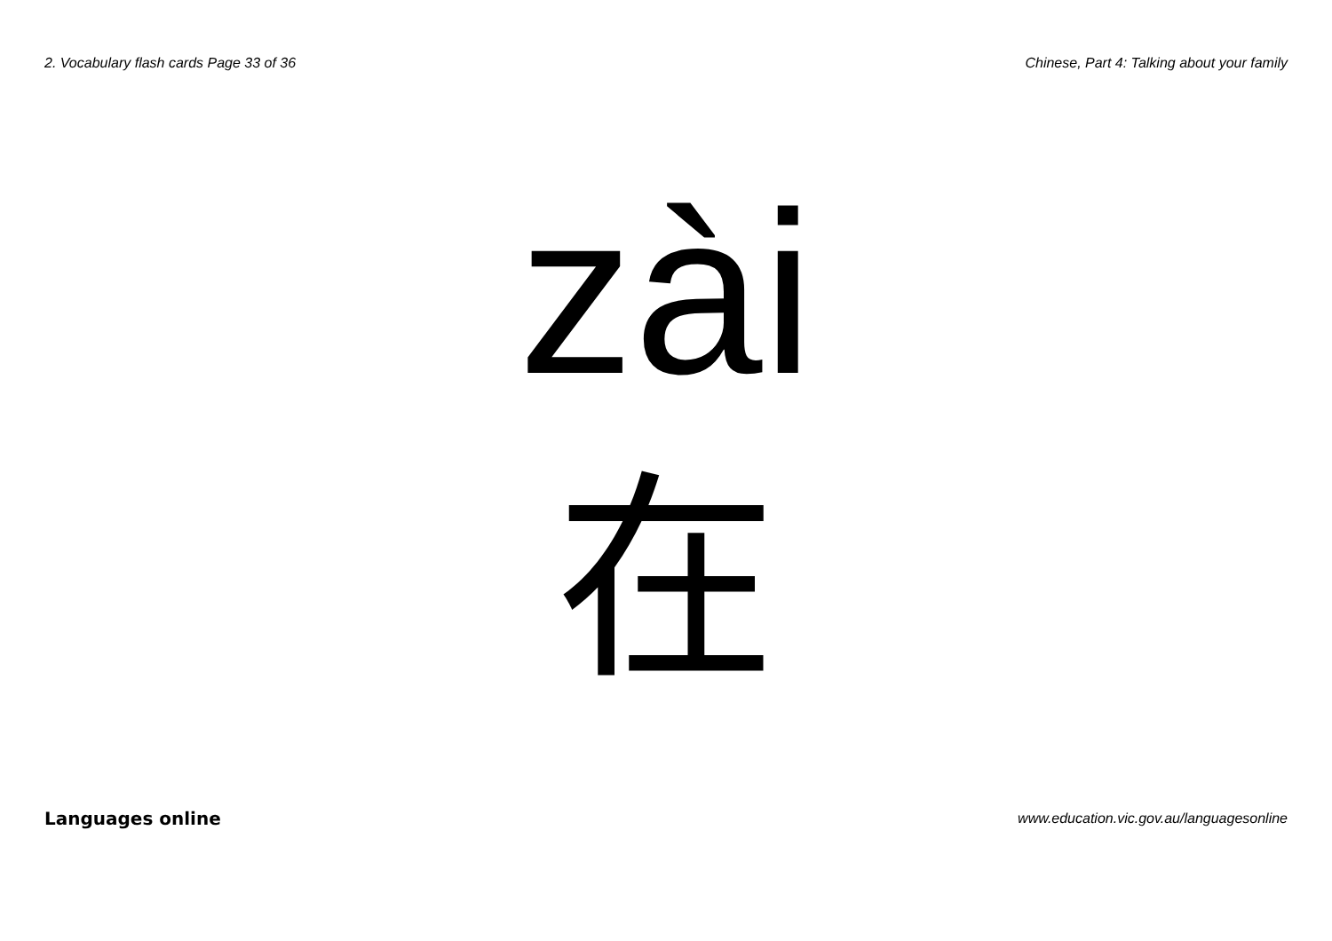2. Vocabulary flash cards Page 33 of 36 Chinese, Part 4: Talking about your family
zài
在
Languages online www.education.vic.gov.au/languagesonline